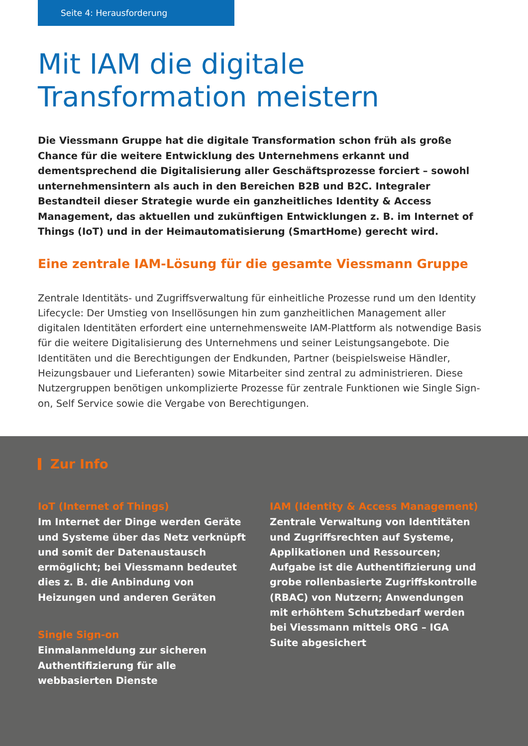Seite 4: Herausforderung
Mit IAM die digitale
Transformation meistern
Die Viessmann Gruppe hat die digitale Transformation schon früh als große Chance für die weitere Entwicklung des Unternehmens erkannt und dementsprechend die Digitalisierung aller Geschäftsprozesse forciert – sowohl unternehmensintern als auch in den Bereichen B2B und B2C. Integraler Bestandteil dieser Strategie wurde ein ganzheitliches Identity & Access Management, das aktuellen und zukünftigen Entwicklungen z. B. im Internet of Things (IoT) und in der Heimautomatisierung (SmartHome) gerecht wird.
Eine zentrale IAM-Lösung für die gesamte Viessmann Gruppe
Zentrale Identitäts- und Zugriffsverwaltung für einheitliche Prozesse rund um den Identity Lifecycle: Der Umstieg von Insellösungen hin zum ganzheitlichen Management aller digitalen Identitäten erfordert eine unternehmensweite IAM-Plattform als notwendige Basis für die weitere Digitalisierung des Unternehmens und seiner Leistungsangebote. Die Identitäten und die Berechtigungen der Endkunden, Partner (beispielsweise Händler, Heizungsbauer und Lieferanten) sowie Mitarbeiter sind zentral zu administrieren. Diese Nutzergruppen benötigen unkomplizierte Prozesse für zentrale Funktionen wie Single Sign-on, Self Service sowie die Vergabe von Berechtigungen.
Zur Info
IoT (Internet of Things)
Im Internet der Dinge werden Geräte und Systeme über das Netz verknüpft und somit der Datenaustausch ermöglicht; bei Viessmann bedeutet dies z. B. die Anbindung von Heizungen und anderen Geräten
Single Sign-on
Einmalanmeldung zur sicheren Authentifizierung für alle webbasierten Dienste
IAM (Identity & Access Management)
Zentrale Verwaltung von Identitäten und Zugriffsrechten auf Systeme, Applikationen und Ressourcen; Aufgabe ist die Authentifizierung und grobe rollenbasierte Zugriffskontrolle (RBAC) von Nutzern; Anwendungen mit erhöhtem Schutzbedarf werden bei Viessmann mittels ORG – IGA Suite abgesichert